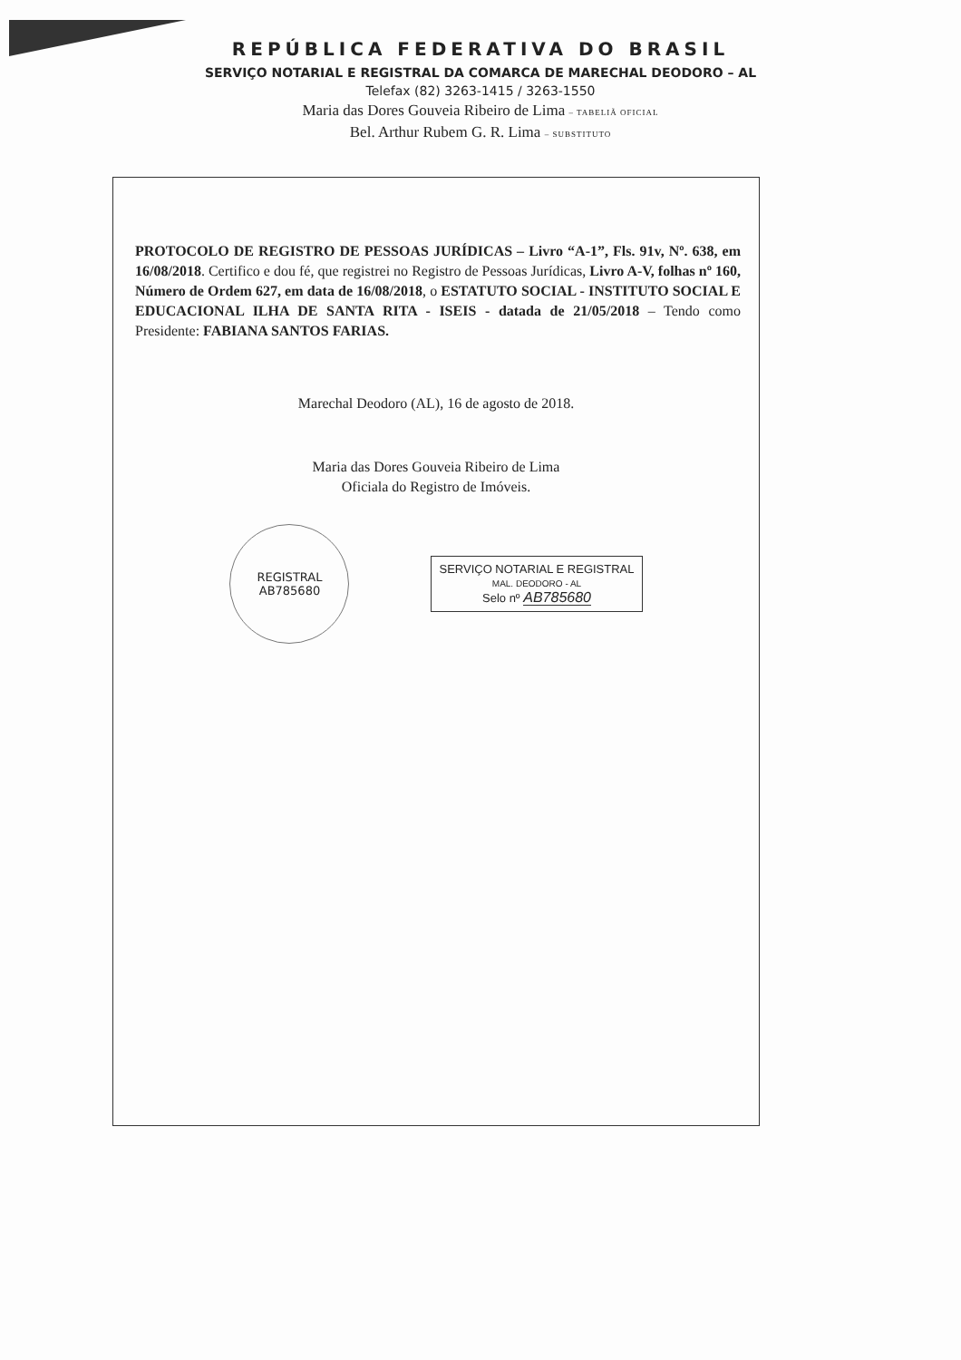REPÚBLICA FEDERATIVA DO BRASIL
SERVIÇO NOTARIAL E REGISTRAL DA COMARCA DE MARECHAL DEODORO – AL
Telefax (82) 3263-1415 / 3263-1550
Maria das Dores Gouveia Ribeiro de Lima – TABELIÃ OFICIAL
Bel. Arthur Rubem G. R. Lima – SUBSTITUTO
PROTOCOLO DE REGISTRO DE PESSOAS JURÍDICAS – Livro “A-1”, Fls. 91v, Nº. 638, em 16/08/2018. Certifico e dou fé, que registrei no Registro de Pessoas Jurídicas, Livro A-V, folhas nº 160, Número de Ordem 627, em data de 16/08/2018, o ESTATUTO SOCIAL - INSTITUTO SOCIAL E EDUCACIONAL ILHA DE SANTA RITA - ISEIS - datada de 21/05/2018 – Tendo como Presidente: FABIANA SANTOS FARIAS.
Marechal Deodoro (AL), 16 de agosto de 2018.
Maria das Dores Gouveia Ribeiro de Lima
Oficiala do Registro de Imóveis.
REGISTRAL
AB785680
SERVIÇO NOTARIAL E REGISTRAL
MAL. DEODORO - AL
Selo nº AB785680